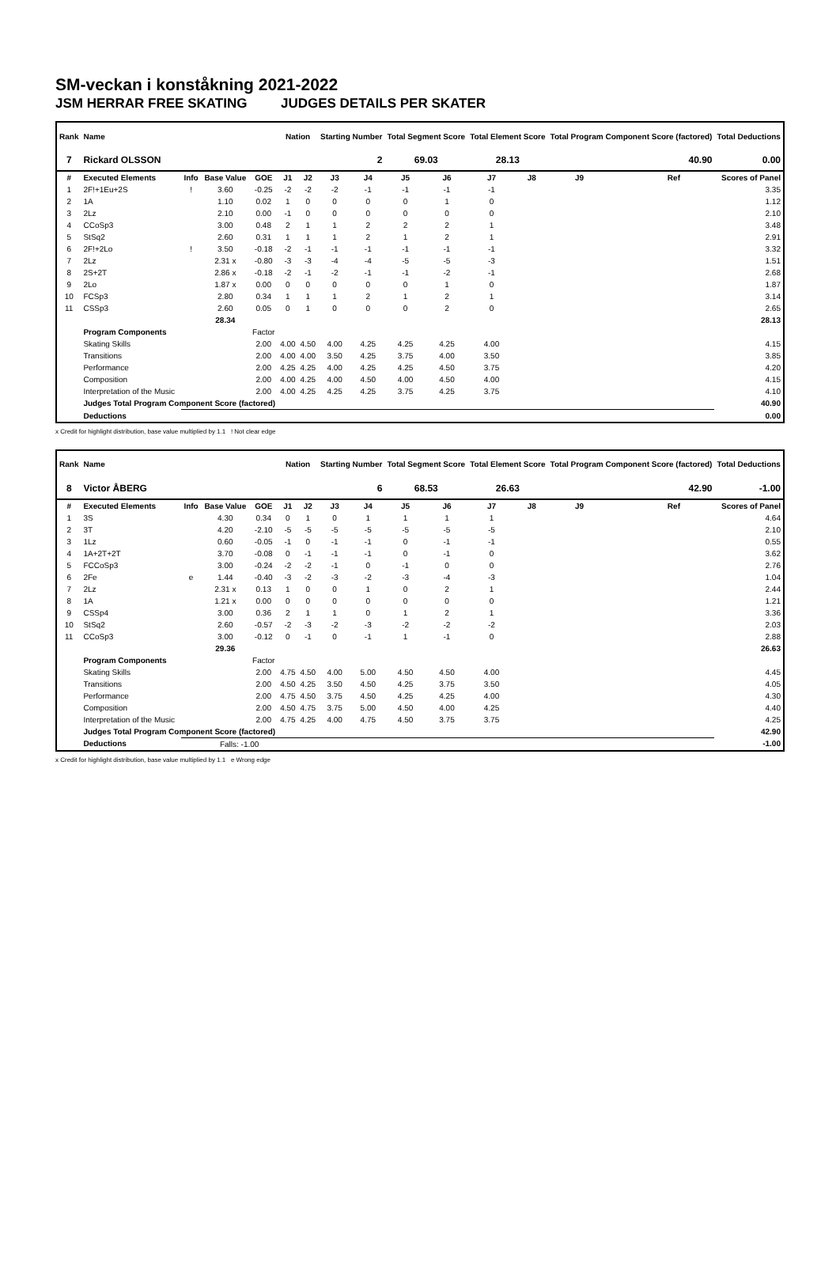SM-veckan i konståkning 2021-2022
JSM HERRAR FREE SKATING JUDGES DETAILS PER SKATER
| Rank | Name | | | | Nation | | Starting Number | | Total Segment Score | | Total Element Score | | Total Program Component Score (factored) | | | Total Deductions |
| --- | --- | --- | --- | --- | --- | --- | --- | --- | --- | --- | --- | --- | --- | --- | --- | --- |
| 7 | Rickard OLSSON | | | | | | 2 | | 69.03 | | 28.13 | | 40.90 | | | 0.00 |
| # | Executed Elements | Info | Base Value | GOE | J1 | J2 | J3 | J4 | J5 | J6 | J7 | J8 | J9 | | Ref | Scores of Panel |
| 1 | 2F!+1Eu+2S | ! | 3.60 | -0.25 | -2 | -2 | -2 | -1 | -1 | -1 | -1 | | | | | 3.35 |
| 2 | 1A | | 1.10 | 0.02 | 1 | 0 | 0 | 0 | 0 | 1 | 0 | | | | | 1.12 |
| 3 | 2Lz | | 2.10 | 0.00 | -1 | 0 | 0 | 0 | 0 | 0 | 0 | | | | | 2.10 |
| 4 | CCoSp3 | | 3.00 | 0.48 | 2 | 1 | 1 | 2 | 2 | 2 | 1 | | | | | 3.48 |
| 5 | StSq2 | | 2.60 | 0.31 | 1 | 1 | 1 | 2 | 1 | 2 | 1 | | | | | 2.91 |
| 6 | 2F!+2Lo | ! | 3.50 | -0.18 | -2 | -1 | -1 | -1 | -1 | -1 | -1 | | | | | 3.32 |
| 7 | 2Lz | | 2.31 x | -0.80 | -3 | -3 | -4 | -4 | -5 | -5 | -3 | | | | | 1.51 |
| 8 | 2S+2T | | 2.86 x | -0.18 | -2 | -1 | -2 | -1 | -1 | -2 | -1 | | | | | 2.68 |
| 9 | 2Lo | | 1.87 x | 0.00 | 0 | 0 | 0 | 0 | 0 | 1 | 0 | | | | | 1.87 |
| 10 | FCSp3 | | 2.80 | 0.34 | 1 | 1 | 1 | 2 | 1 | 2 | 1 | | | | | 3.14 |
| 11 | CSSp3 | | 2.60 | 0.05 | 0 | 1 | 0 | 0 | 0 | 2 | 0 | | | | | 2.65 |
| | | | 28.34 | | | | | | | | | | | | | 28.13 |
| | Program Components | | | Factor | | | | | | | | | | | | |
| | Skating Skills | | | 2.00 | 4.00 | 4.50 | 4.00 | 4.25 | 4.25 | 4.25 | 4.00 | | | | | 4.15 |
| | Transitions | | | 2.00 | 4.00 | 4.00 | 3.50 | 4.25 | 3.75 | 4.00 | 3.50 | | | | | 3.85 |
| | Performance | | | 2.00 | 4.25 | 4.25 | 4.00 | 4.25 | 4.25 | 4.50 | 3.75 | | | | | 4.20 |
| | Composition | | | 2.00 | 4.00 | 4.25 | 4.00 | 4.50 | 4.00 | 4.50 | 4.00 | | | | | 4.15 |
| | Interpretation of the Music | | | 2.00 | 4.00 | 4.25 | 4.25 | 4.25 | 3.75 | 4.25 | 3.75 | | | | | 4.10 |
| | Judges Total Program Component Score (factored) | | | | | | | | | | | | | | | 40.90 |
| | Deductions | | | | | | | | | | | | | | | 0.00 |
x Credit for highlight distribution, base value multiplied by 1.1 ! Not clear edge
| Rank | Name | | | | Nation | | Starting Number | | Total Segment Score | | Total Element Score | | Total Program Component Score (factored) | | | Total Deductions |
| --- | --- | --- | --- | --- | --- | --- | --- | --- | --- | --- | --- | --- | --- | --- | --- | --- |
| 8 | Victor ÅBERG | | | | | | 6 | | 68.53 | | 26.63 | | 42.90 | | | -1.00 |
| # | Executed Elements | Info | Base Value | GOE | J1 | J2 | J3 | J4 | J5 | J6 | J7 | J8 | J9 | | Ref | Scores of Panel |
| 1 | 3S | | 4.30 | 0.34 | 0 | 1 | 0 | 1 | 1 | 1 | 1 | | | | | 4.64 |
| 2 | 3T | | 4.20 | -2.10 | -5 | -5 | -5 | -5 | -5 | -5 | -5 | | | | | 2.10 |
| 3 | 1Lz | | 0.60 | -0.05 | -1 | 0 | -1 | -1 | 0 | -1 | -1 | | | | | 0.55 |
| 4 | 1A+2T+2T | | 3.70 | -0.08 | 0 | -1 | -1 | -1 | 0 | -1 | 0 | | | | | 3.62 |
| 5 | FCCoSp3 | | 3.00 | -0.24 | -2 | -2 | -1 | 0 | -1 | 0 | 0 | | | | | 2.76 |
| 6 | 2Fe | e | 1.44 | -0.40 | -3 | -2 | -3 | -2 | -3 | -4 | -3 | | | | | 1.04 |
| 7 | 2Lz | | 2.31 x | 0.13 | 1 | 0 | 0 | 1 | 0 | 2 | 1 | | | | | 2.44 |
| 8 | 1A | | 1.21 x | 0.00 | 0 | 0 | 0 | 0 | 0 | 0 | 0 | | | | | 1.21 |
| 9 | CSSp4 | | 3.00 | 0.36 | 2 | 1 | 1 | 0 | 1 | 2 | 1 | | | | | 3.36 |
| 10 | StSq2 | | 2.60 | -0.57 | -2 | -3 | -2 | -3 | -2 | -2 | -2 | | | | | 2.03 |
| 11 | CCoSp3 | | 3.00 | -0.12 | 0 | -1 | 0 | -1 | 1 | -1 | 0 | | | | | 2.88 |
| | | | 29.36 | | | | | | | | | | | | | 26.63 |
| | Program Components | | | Factor | | | | | | | | | | | | |
| | Skating Skills | | | 2.00 | 4.75 | 4.50 | 4.00 | 5.00 | 4.50 | 4.50 | 4.00 | | | | | 4.45 |
| | Transitions | | | 2.00 | 4.50 | 4.25 | 3.50 | 4.50 | 4.25 | 3.75 | 3.50 | | | | | 4.05 |
| | Performance | | | 2.00 | 4.75 | 4.50 | 3.75 | 4.50 | 4.25 | 4.25 | 4.00 | | | | | 4.30 |
| | Composition | | | 2.00 | 4.50 | 4.75 | 3.75 | 5.00 | 4.50 | 4.00 | 4.25 | | | | | 4.40 |
| | Interpretation of the Music | | | 2.00 | 4.75 | 4.25 | 4.00 | 4.75 | 4.50 | 3.75 | 3.75 | | | | | 4.25 |
| | Judges Total Program Component Score (factored) | | | | | | | | | | | | | | | 42.90 |
| | Deductions | | Falls: -1.00 | | | | | | | | | | | | | -1.00 |
x Credit for highlight distribution, base value multiplied by 1.1 e Wrong edge